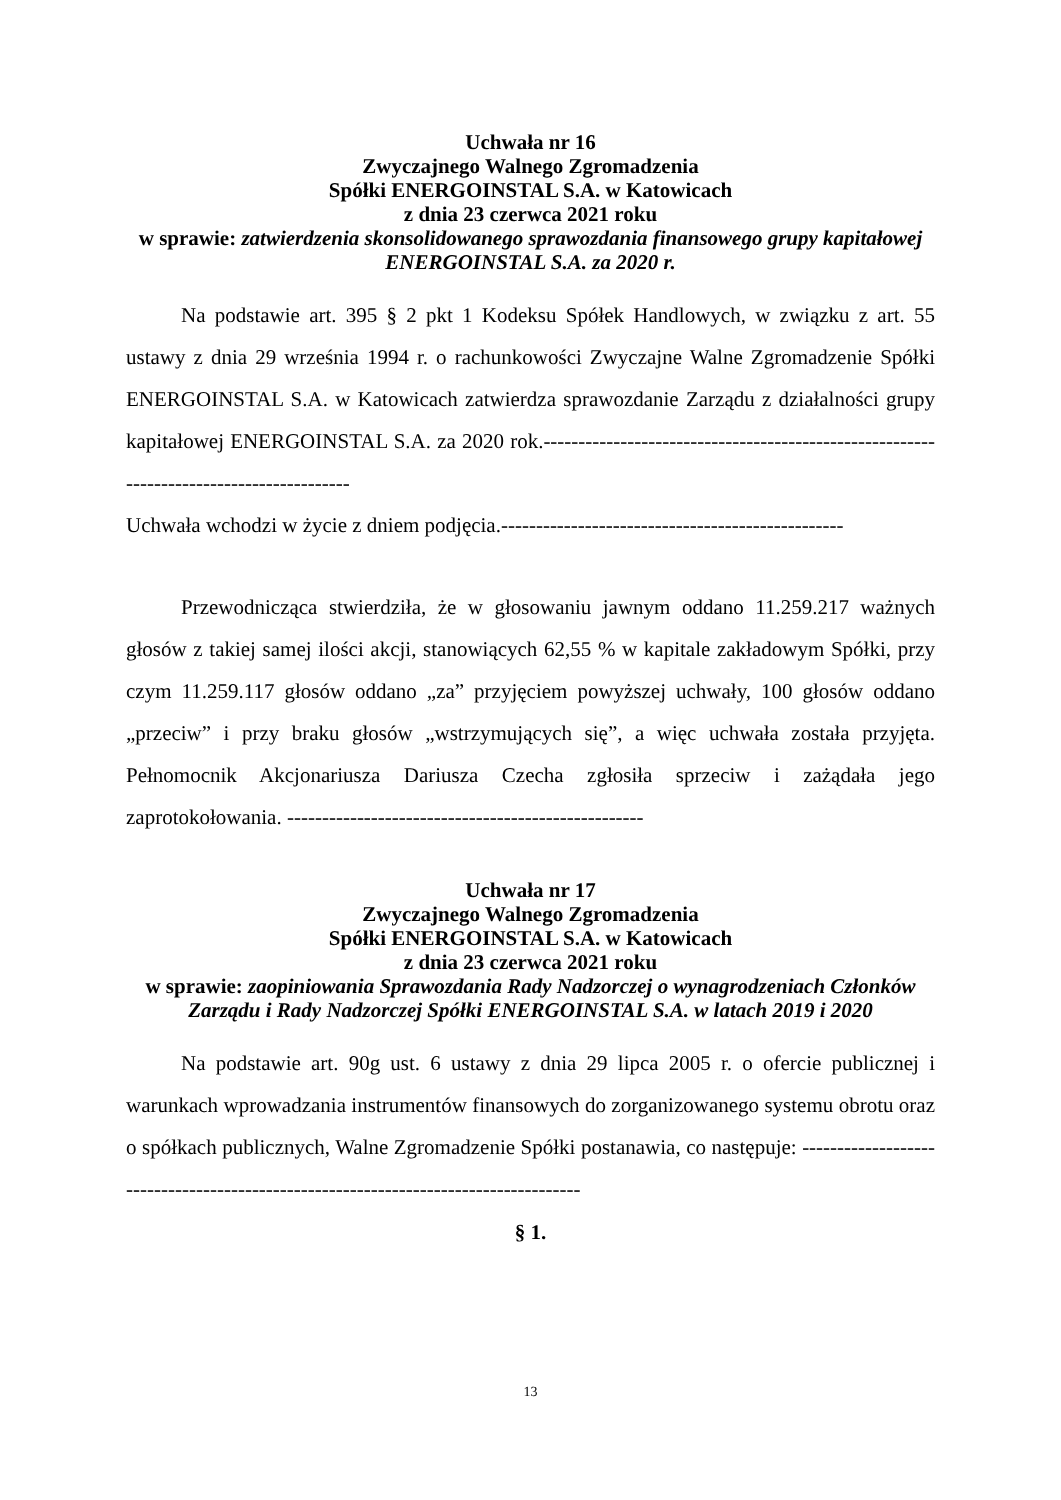Uchwała nr 16
Zwyczajnego Walnego Zgromadzenia
Spółki ENERGOINSTAL S.A. w Katowicach
z dnia 23 czerwca 2021 roku
w sprawie: zatwierdzenia skonsolidowanego sprawozdania finansowego grupy kapitałowej ENERGOINSTAL S.A. za 2020 r.
Na podstawie art. 395 § 2 pkt 1 Kodeksu Spółek Handlowych, w związku z art. 55 ustawy z dnia 29 września 1994 r. o rachunkowości Zwyczajne Walne Zgromadzenie Spółki ENERGOINSTAL S.A. w Katowicach zatwierdza sprawozdanie Zarządu z działalności grupy kapitałowej ENERGOINSTAL S.A. za 2020 rok.----------------------------------------------------------------------------------------
Uchwała wchodzi w życie z dniem podjęcia.-------------------------------------------------
Przewodnicząca stwierdziła, że w głosowaniu jawnym oddano 11.259.217 ważnych głosów z takiej samej ilości akcji, stanowiących 62,55 % w kapitale zakładowym Spółki, przy czym 11.259.117 głosów oddano „za” przyjęciem powyższej uchwały, 100 głosów oddano „przeciw” i przy braku głosów „wstrzymujących się”, a więc uchwała została przyjęta. Pełnomocnik Akcjonariusza Dariusza Czecha zgłosiła sprzeciw i zażądała jego zaprotokołowania. ---------------------------------------------------
Uchwała nr 17
Zwyczajnego Walnego Zgromadzenia
Spółki ENERGOINSTAL S.A. w Katowicach
z dnia 23 czerwca 2021 roku
w sprawie: zaopiniowania Sprawozdania Rady Nadzorczej o wynagrodzeniach Członków Zarządu i Rady Nadzorczej Spółki ENERGOINSTAL S.A. w latach 2019 i 2020
Na podstawie art. 90g ust. 6 ustawy z dnia 29 lipca 2005 r. o ofercie publicznej i warunkach wprowadzania instrumentów finansowych do zorganizowanego systemu obrotu oraz o spółkach publicznych, Walne Zgromadzenie Spółki postanawia, co następuje: ------------------------------------------------------------------------------------
§ 1.
13